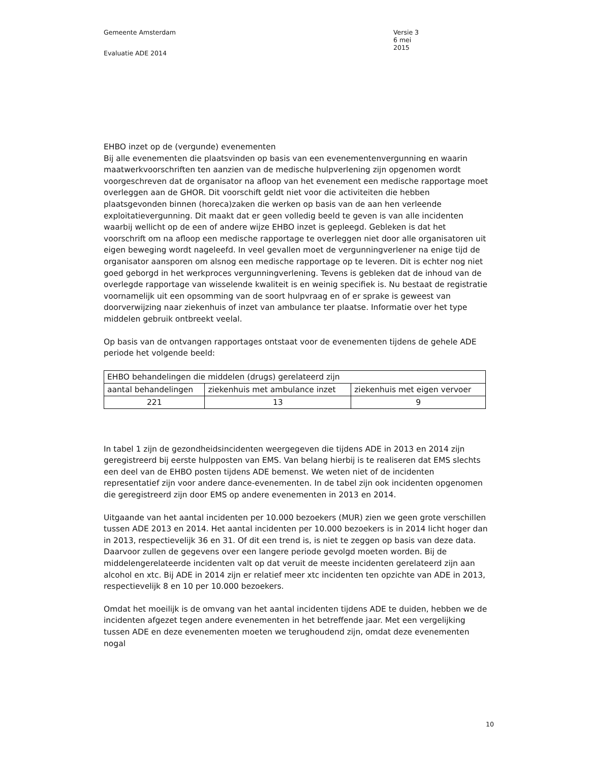Gemeente Amsterdam Versie 3
6 mei 2015
Evaluatie ADE 2014
EHBO inzet op de (vergunde) evenementen
Bij alle evenementen die plaatsvinden op basis van een evenementenvergunning en waarin maatwerkvoorschriften ten aanzien van de medische hulpverlening zijn opgenomen wordt voorgeschreven dat de organisator na afloop van het evenement een medische rapportage moet overleggen aan de GHOR. Dit voorschift geldt niet voor die activiteiten die hebben plaatsgevonden binnen (horeca)zaken die werken op basis van de aan hen verleende exploitatievergunning. Dit maakt dat er geen volledig beeld te geven is van alle incidenten waarbij wellicht op de een of andere wijze EHBO inzet is gepleegd. Gebleken is dat het voorschrift om na afloop een medische rapportage te overleggen niet door alle organisatoren uit eigen beweging wordt nageleefd. In veel gevallen moet de vergunningverlener na enige tijd de organisator aansporen om alsnog een medische rapportage op te leveren. Dit is echter nog niet goed geborgd in het werkproces vergunningverlening. Tevens is gebleken dat de inhoud van de overlegde rapportage van wisselende kwaliteit is en weinig specifiek is. Nu bestaat de registratie voornamelijk uit een opsomming van de soort hulpvraag en of er sprake is geweest van doorverwijzing naar ziekenhuis of inzet van ambulance ter plaatse. Informatie over het type middelen gebruik ontbreekt veelal.
Op basis van de ontvangen rapportages ontstaat voor de evenementen tijdens de gehele ADE periode het volgende beeld:
| EHBO behandelingen die middelen (drugs) gerelateerd zijn | | |
| aantal behandelingen | ziekenhuis met ambulance inzet | ziekenhuis met eigen vervoer |
| 221 | 13 | 9 |
In tabel 1 zijn de gezondheidsincidenten weergegeven die tijdens ADE in 2013 en 2014 zijn geregistreerd bij eerste hulpposten van EMS. Van belang hierbij is te realiseren dat EMS slechts een deel van de EHBO posten tijdens ADE bemenst. We weten niet of de incidenten representatief zijn voor andere dance-evenementen. In de tabel zijn ook incidenten opgenomen die geregistreerd zijn door EMS op andere evenementen in 2013 en 2014.
Uitgaande van het aantal incidenten per 10.000 bezoekers (MUR) zien we geen grote verschillen tussen ADE 2013 en 2014. Het aantal incidenten per 10.000 bezoekers is in 2014 licht hoger dan in 2013, respectievelijk 36 en 31. Of dit een trend is, is niet te zeggen op basis van deze data. Daarvoor zullen de gegevens over een langere periode gevolgd moeten worden. Bij de middelengerelateerde incidenten valt op dat veruit de meeste incidenten gerelateerd zijn aan alcohol en xtc. Bij ADE in 2014 zijn er relatief meer xtc incidenten ten opzichte van ADE in 2013, respectievelijk 8 en 10 per 10.000 bezoekers.
Omdat het moeilijk is de omvang van het aantal incidenten tijdens ADE te duiden, hebben we de incidenten afgezet tegen andere evenementen in het betreffende jaar. Met een vergelijking tussen ADE en deze evenementen moeten we terughoudend zijn, omdat deze evenementen nogal
10